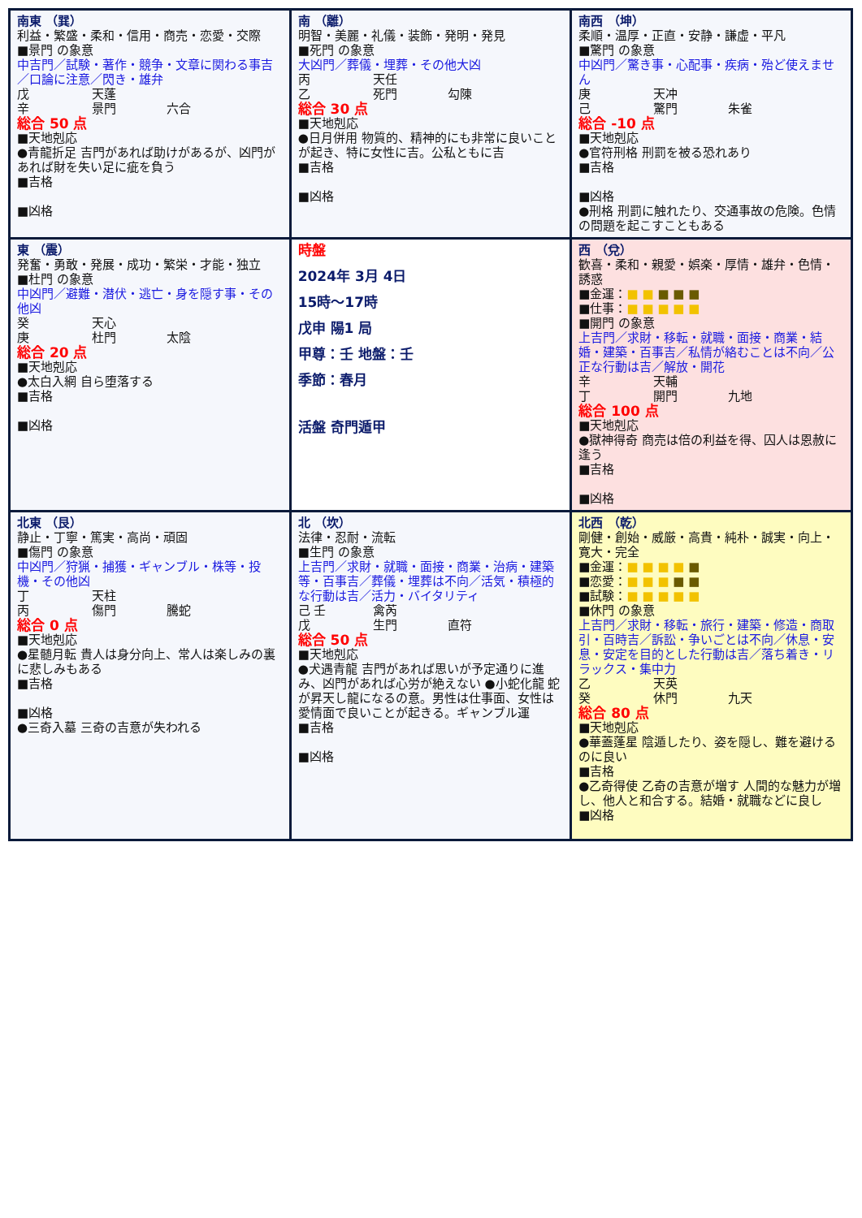| 南東 （巽） 利益・繁盛・柔和・信用・商売・恋愛・交際 ■景門 の象意 中吉門／試験・著作・競争・文章に関わる事吉／口論に注意／閃き・雄弁 戊 天蓬 辛 景門 六合 総合 50 点 ■天地剋応 ●青龍折足 吉門があれば助けがあるが、凶門があれば財を失い足に疵を負う ■吉格 ■凶格 | 南 （離） 明智・美麗・礼儀・装飾・発明・発見 ■死門 の象意 大凶門／葬儀・埋葬・その他大凶 丙 天任 乙 死門 勾陳 総合 30 点 ■天地剋応 ●日月併用 物質的、精神的にも非常に良いことが起き、特に女性に吉。公私ともに吉 ■吉格 ■凶格 | 南西 （坤） 柔順・温厚・正直・安静・謙虚・平凡 ■驚門 の象意 中凶門／驚き事・心配事・疾病・殆ど使えません 庚 天冲 己 驚門 朱雀 総合 -10 点 ■天地剋応 ●官符刑格 刑罰を被る恐れあり ■吉格 ■凶格 ●刑格 刑罰に触れたり、交通事故の危険。色情の問題を起こすこともある |
| 東 （震） 発奮・勇敢・発展・成功・繁栄・才能・独立 ■杜門 の象意 中凶門／避難・潜伏・逃亡・身を隠す事・その他凶 癸 天心 庚 杜門 太陰 総合 20 点 ■天地剋応 ●太白入網 自ら堕落する ■吉格 ■凶格 | 時盤 2024年 3月 4日 15時～17時 戊申 陽1 局 甲尊：壬 地盤：壬 季節：春月 活盤 奇門遁甲 | 西 （兌） 歓喜・柔和・親愛・娯楽・厚情・雄弁・色情・誘惑 ■金運： ■ ■ ■ ■ ■ ■仕事： ■ ■ ■ ■ ■ ■開門 の象意 上吉門／求財・移転・就職・面接・商業・結婚・建築・百事吉／私情が絡むことは不向／公正な行動は吉／解放・開花 辛 天輔 丁 開門 九地 総合 100 点 ■天地剋応 ●獄神得奇 商売は倍の利益を得、囚人は恩赦に逢う ■吉格 ■凶格 |
| 北東 （艮） 静止・丁寧・篤実・高尚・頑固 ■傷門 の象意 中凶門／狩猟・捕獲・ギャンブル・株等・投機・その他凶 丁 天柱 丙 傷門 騰蛇 総合 0 点 ■天地剋応 ●星髄月転 貴人は身分向上、常人は楽しみの裏に悲しみもある ■吉格 ■凶格 ●三奇入墓 三奇の吉意が失われる | 北 （坎） 法律・忍耐・流転 ■生門 の象意 上吉門／求財・就職・面接・商業・治病・建築等・百事吉／葬儀・埋葬は不向／活気・積極的な行動は吉／活力・バイタリティ 己 壬 禽芮 戊 生門 直符 総合 50 点 ■天地剋応 ●犬遇青龍 吉門があれば思いが予定通りに進み、凶門があれば心労が絶えない ●小蛇化龍 蛇が昇天し龍になるの意。男性は仕事面、女性は愛情面で良いことが起きる。ギャンブル運 ■吉格 ■凶格 | 北西 （乾） 剛健・創始・威厳・高貴・純朴・誠実・向上・寛大・完全 ■金運： ■ ■ ■ ■ ■ ■恋愛： ■ ■ ■ ■ ■ ■試験： ■ ■ ■ ■ ■ ■休門 の象意 上吉門／求財・移転・旅行・建築・修造・商取引・百時吉／訴訟・争いごとは不向／休息・安息・安定を目的とした行動は吉／落ち着き・リラックス・集中力 乙 天英 癸 休門 九天 総合 80 点 ■天地剋応 ●華蓋蓬星 陰遁したり、姿を隠し、難を避けるのに良い ■吉格 ●乙奇得使 乙奇の吉意が増す 人間的な魅力が増し、他人と和合する。結婚・就職などに良し ■凶格 |